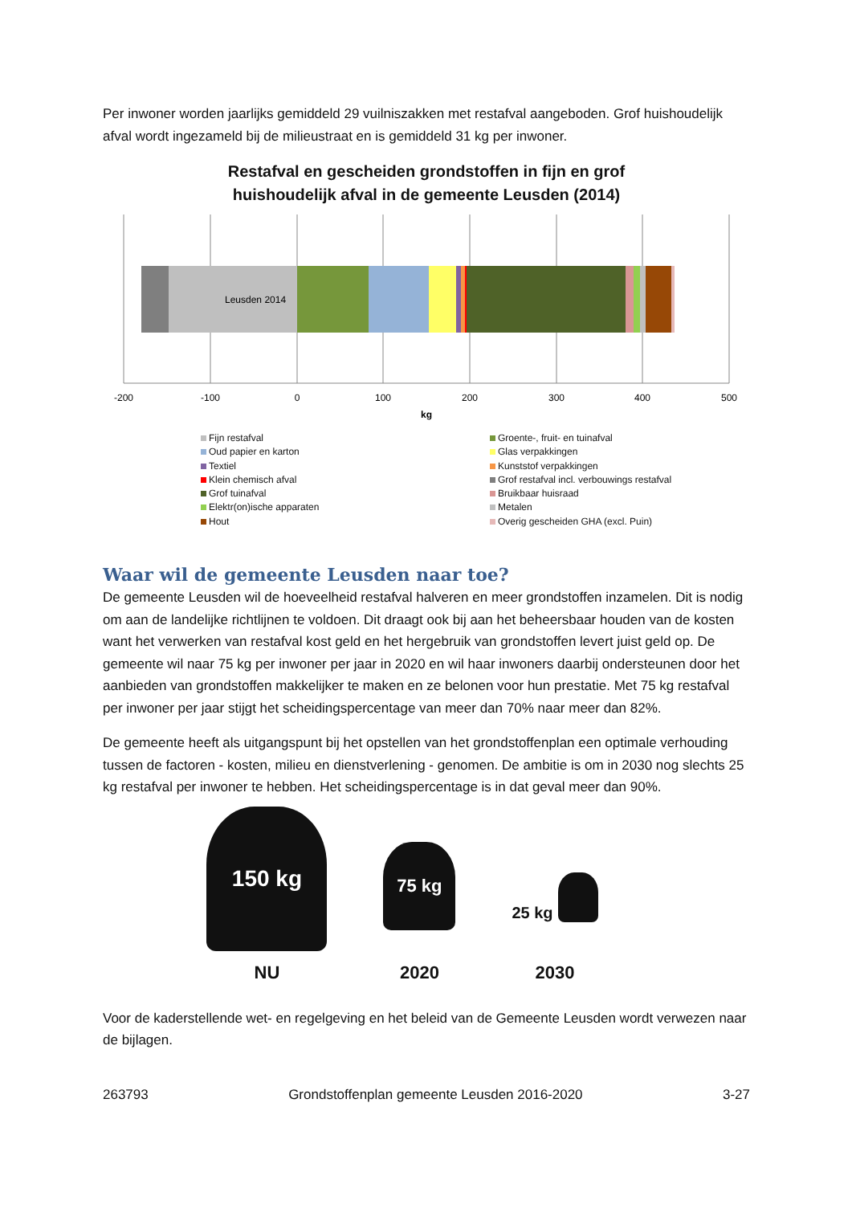Per inwoner worden jaarlijks gemiddeld 29 vuilniszakken met restafval aangeboden. Grof huishoudelijk afval wordt ingezameld bij de milieustraat en is gemiddeld 31 kg per inwoner.
Restafval en gescheiden grondstoffen in fijn en grof
huishoudelijk afval in de gemeente Leusden (2014)
Leusden 2014
-200
-100
0
100
200
300
400
500
kg
Fijn restafval
Groente-, fruit- en tuinafval
Oud papier en karton
Glas verpakkingen
Textiel
Kunststof verpakkingen
Klein chemisch afval
Grof restafval incl. verbouwings restafval
Grof tuinafval
Bruikbaar huisraad
Elektr(on)ische apparaten
Metalen
Hout
Overig gescheiden GHA (excl. Puin)
Waar wil de gemeente Leusden naar toe?
De gemeente Leusden wil de hoeveelheid restafval halveren en meer grondstoffen inzamelen. Dit is nodig om aan de landelijke richtlijnen te voldoen. Dit draagt ook bij aan het beheersbaar houden van de kosten want het verwerken van restafval kost geld en het hergebruik van grondstoffen levert juist geld op. De gemeente wil naar 75 kg per inwoner per jaar in 2020 en wil haar inwoners daarbij ondersteunen door het aanbieden van grondstoffen makkelijker te maken en ze belonen voor hun prestatie. Met 75 kg restafval per inwoner per jaar stijgt het scheidingspercentage van meer dan 70% naar meer dan 82%.
De gemeente heeft als uitgangspunt bij het opstellen van het grondstoffenplan een optimale verhouding tussen de factoren - kosten, milieu en dienstverlening - genomen. De ambitie is om in 2030 nog slechts 25 kg restafval per inwoner te hebben. Het scheidingspercentage is in dat geval meer dan 90%.
150 kg
NU
75 kg
2020
25 kg
2030
Voor de kaderstellende wet- en regelgeving en het beleid van de Gemeente Leusden wordt verwezen naar de bijlagen.
263793 Grondstoffenplan gemeente Leusden 2016-2020 3-27